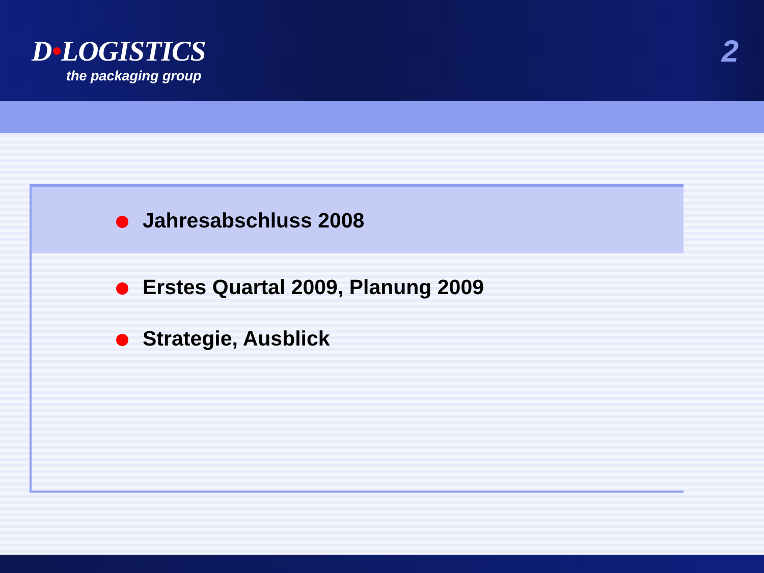D•LOGISTICS
the packaging group
2
Jahresabschluss 2008
Erstes Quartal 2009, Planung 2009
Strategie, Ausblick